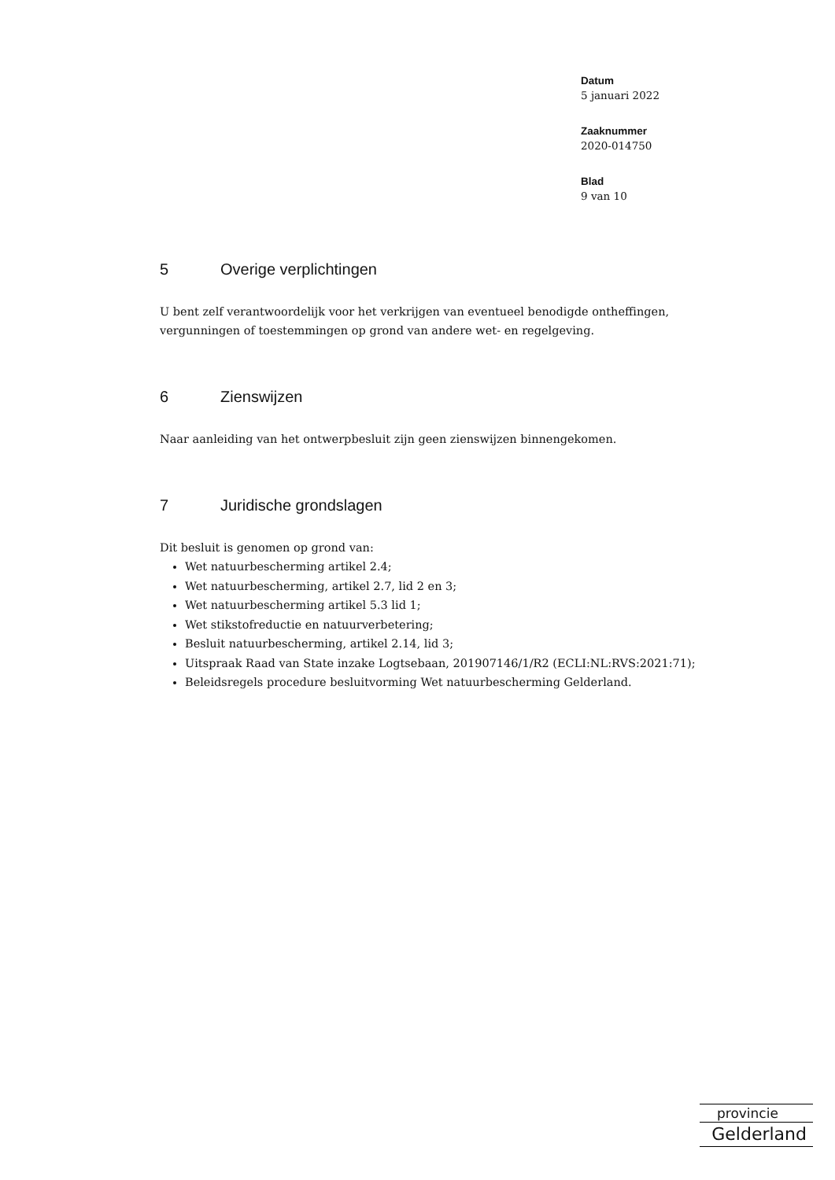Datum
5 januari 2022
Zaaknummer
2020-014750
Blad
9 van 10
5 Overige verplichtingen
U bent zelf verantwoordelijk voor het verkrijgen van eventueel benodigde ontheffingen, vergunningen of toestemmingen op grond van andere wet- en regelgeving.
6 Zienswijzen
Naar aanleiding van het ontwerpbesluit zijn geen zienswijzen binnengekomen.
7 Juridische grondslagen
Dit besluit is genomen op grond van:
Wet natuurbescherming artikel 2.4;
Wet natuurbescherming, artikel 2.7, lid 2 en 3;
Wet natuurbescherming artikel 5.3 lid 1;
Wet stikstofreductie en natuurverbetering;
Besluit natuurbescherming, artikel 2.14, lid 3;
Uitspraak Raad van State inzake Logtsebaan, 201907146/1/R2 (ECLI:NL:RVS:2021:71);
Beleidsregels procedure besluitvorming Wet natuurbescherming Gelderland.
provincie
Gelderland